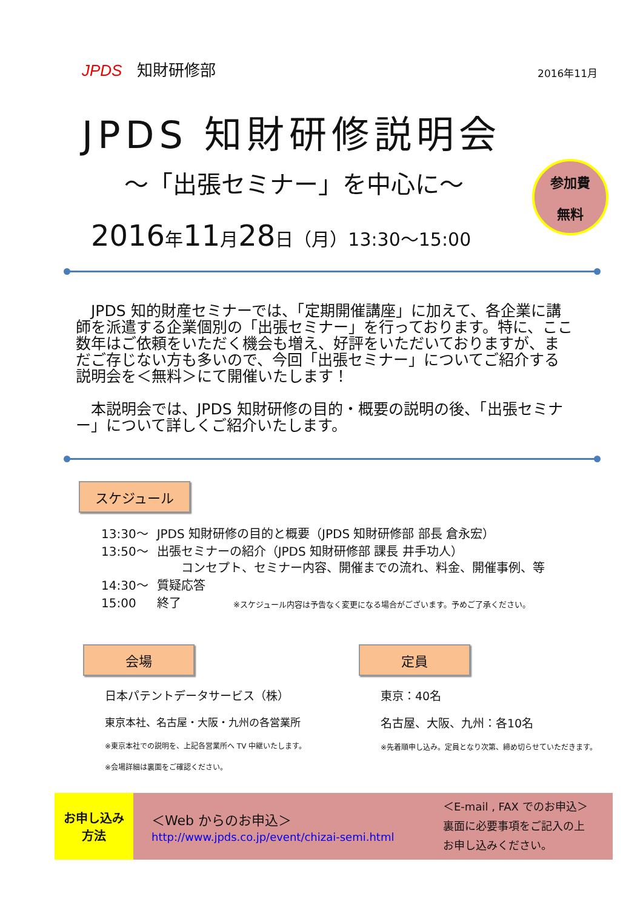JPDS 知財研修部
2016年11月
JPDS 知財研修説明会
～「出張セミナー」を中心に～
参加費
無料
2016年11月28日（月）13:30～15:00
　JPDS 知的財産セミナーでは、「定期開催講座」に加えて、各企業に講師を派遣する企業個別の「出張セミナー」を行っております。特に、ここ数年はご依頼をいただく機会も増え、好評をいただいておりますが、まだご存じない方も多いので、今回「出張セミナー」についてご紹介する説明会を＜無料＞にて開催いたします！
　本説明会では、JPDS 知財研修の目的・概要の説明の後、「出張セミナー」について詳しくご紹介いたします。
スケジュール
| 13:30～ | JPDS 知財研修の目的と概要（JPDS 知財研修部 部長 倉永宏） |
| 13:50～ | 出張セミナーの紹介（JPDS 知財研修部 課長 井手功人） コンセプト、セミナー内容、開催までの流れ、料金、開催事例、等 |
| 14:30～ | 質疑応答 |
| 15:00 | 終了 ※スケジュール内容は予告なく変更になる場合がございます。予めご了承ください。 |
会場
日本パテントデータサービス（株）
東京本社、名古屋・大阪・九州の各営業所
※東京本社での説明を、上記各営業所へ TV 中継いたします。
※会場詳細は裏面をご確認ください。
定員
東京：40名
名古屋、大阪、九州：各10名
※先着順申し込み。定員となり次第、締め切らせていただきます。
お申し込み
方法
＜Web からのお申込＞
http://www.jpds.co.jp/event/chizai-semi.html
＜E-mail , FAX でのお申込＞
裏面に必要事項をご記入の上
お申し込みください。